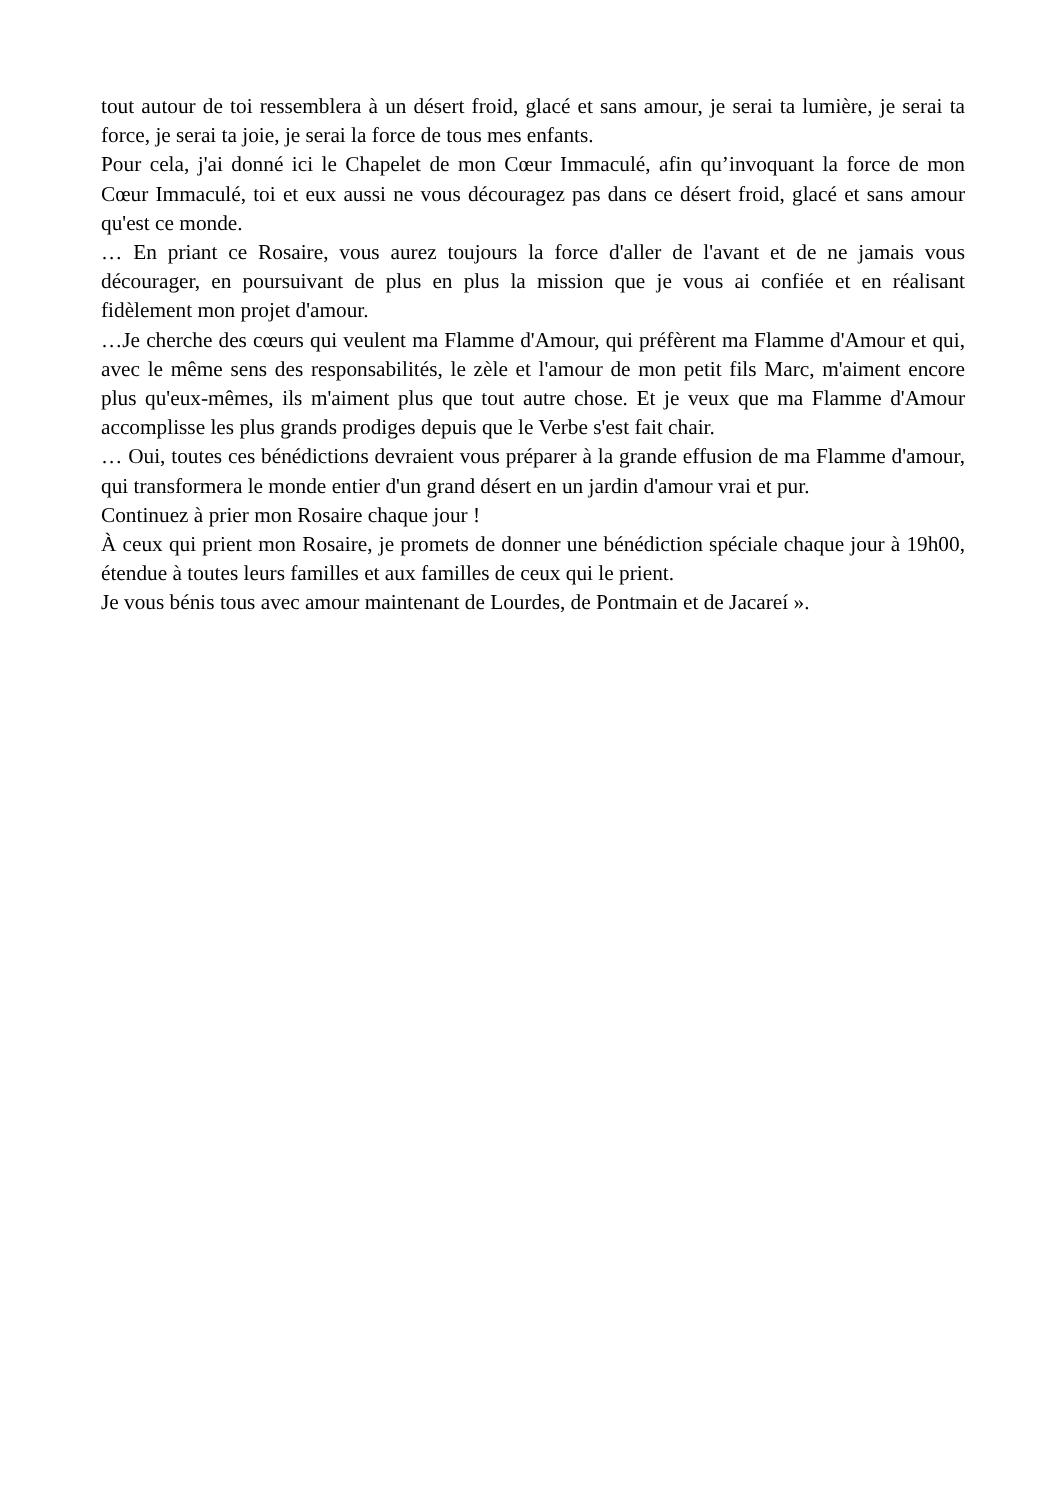tout autour de toi ressemblera à un désert froid, glacé et sans amour, je serai ta lumière, je serai ta force, je serai ta joie, je serai la force de tous mes enfants.
Pour cela, j'ai donné ici le Chapelet de mon Cœur Immaculé, afin qu’invoquant la force de mon Cœur Immaculé, toi et eux aussi ne vous découragez pas dans ce désert froid, glacé et sans amour qu'est ce monde.
… En priant ce Rosaire, vous aurez toujours la force d'aller de l'avant et de ne jamais vous décourager, en poursuivant de plus en plus la mission que je vous ai confiée et en réalisant fidèlement mon projet d'amour.
…Je cherche des cœurs qui veulent ma Flamme d'Amour, qui préfèrent ma Flamme d'Amour et qui, avec le même sens des responsabilités, le zèle et l'amour de mon petit fils Marc, m'aiment encore plus qu'eux-mêmes, ils m'aiment plus que tout autre chose. Et je veux que ma Flamme d'Amour accomplisse les plus grands prodiges depuis que le Verbe s'est fait chair.
… Oui, toutes ces bénédictions devraient vous préparer à la grande effusion de ma Flamme d'amour, qui transformera le monde entier d'un grand désert en un jardin d'amour vrai et pur.
Continuez à prier mon Rosaire chaque jour !
À ceux qui prient mon Rosaire, je promets de donner une bénédiction spéciale chaque jour à 19h00, étendue à toutes leurs familles et aux familles de ceux qui le prient.
Je vous bénis tous avec amour maintenant de Lourdes, de Pontmain et de Jacareí ».